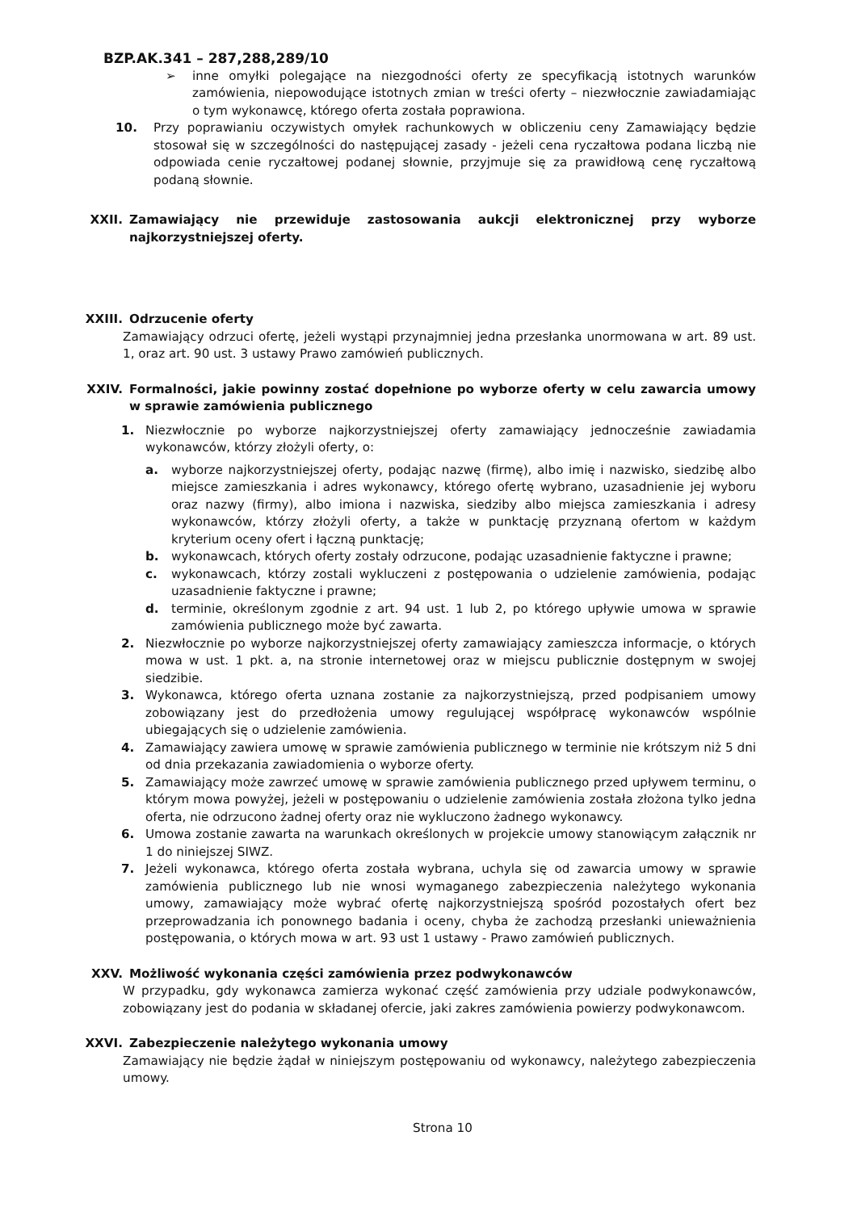BZP.AK.341 – 287,288,289/10
➢ inne omyłki polegające na niezgodności oferty ze specyfikacją istotnych warunków zamówienia, niepowodujące istotnych zmian w treści oferty – niezwłocznie zawiadamiając o tym wykonawcę, którego oferta została poprawiona.
10. Przy poprawianiu oczywistych omyłek rachunkowych w obliczeniu ceny Zamawiający będzie stosował się w szczególności do następującej zasady - jeżeli cena ryczałtowa podana liczbą nie odpowiada cenie ryczałtowej podanej słownie, przyjmuje się za prawidłową cenę ryczałtową podaną słownie.
XXII. Zamawiający nie przewiduje zastosowania aukcji elektronicznej przy wyborze najkorzystniejszej oferty.
XXIII. Odrzucenie oferty
Zamawiający odrzuci ofertę, jeżeli wystąpi przynajmniej jedna przesłanka unormowana w art. 89 ust. 1, oraz art. 90 ust. 3 ustawy Prawo zamówień publicznych.
XXIV. Formalności, jakie powinny zostać dopełnione po wyborze oferty w celu zawarcia umowy w sprawie zamówienia publicznego
1. Niezwłocznie po wyborze najkorzystniejszej oferty zamawiający jednocześnie zawiadamia wykonawców, którzy złożyli oferty, o:
a. wyborze najkorzystniejszej oferty, podając nazwę (firmę), albo imię i nazwisko, siedzibę albo miejsce zamieszkania i adres wykonawcy, którego ofertę wybrano, uzasadnienie jej wyboru oraz nazwy (firmy), albo imiona i nazwiska, siedziby albo miejsca zamieszkania i adresy wykonawców, którzy złożyli oferty, a także w punktację przyznaną ofertom w każdym kryterium oceny ofert i łączną punktację;
b. wykonawcach, których oferty zostały odrzucone, podając uzasadnienie faktyczne i prawne;
c. wykonawcach, którzy zostali wykluczeni z postępowania o udzielenie zamówienia, podając uzasadnienie faktyczne i prawne;
d. terminie, określonym zgodnie z art. 94 ust. 1 lub 2, po którego upływie umowa w sprawie zamówienia publicznego może być zawarta.
2. Niezwłocznie po wyborze najkorzystniejszej oferty zamawiający zamieszcza informacje, o których mowa w ust. 1 pkt. a, na stronie internetowej oraz w miejscu publicznie dostępnym w swojej siedzibie.
3. Wykonawca, którego oferta uznana zostanie za najkorzystniejszą, przed podpisaniem umowy zobowiązany jest do przedłożenia umowy regulującej współpracę wykonawców wspólnie ubiegających się o udzielenie zamówienia.
4. Zamawiający zawiera umowę w sprawie zamówienia publicznego w terminie nie krótszym niż 5 dni od dnia przekazania zawiadomienia o wyborze oferty.
5. Zamawiający może zawrzeć umowę w sprawie zamówienia publicznego przed upływem terminu, o którym mowa powyżej, jeżeli w postępowaniu o udzielenie zamówienia została złożona tylko jedna oferta, nie odrzucono żadnej oferty oraz nie wykluczono żadnego wykonawcy.
6. Umowa zostanie zawarta na warunkach określonych w projekcie umowy stanowiącym załącznik nr 1 do niniejszej SIWZ.
7. Jeżeli wykonawca, którego oferta została wybrana, uchyla się od zawarcia umowy w sprawie zamówienia publicznego lub nie wnosi wymaganego zabezpieczenia należytego wykonania umowy, zamawiający może wybrać ofertę najkorzystniejszą spośród pozostałych ofert bez przeprowadzania ich ponownego badania i oceny, chyba że zachodzą przesłanki unieważnienia postępowania, o których mowa w art. 93 ust 1 ustawy - Prawo zamówień publicznych.
XXV. Możliwość wykonania części zamówienia przez podwykonawców
W przypadku, gdy wykonawca zamierza wykonać część zamówienia przy udziale podwykonawców, zobowiązany jest do podania w składanej ofercie, jaki zakres zamówienia powierzy podwykonawcom.
XXVI. Zabezpieczenie należytego wykonania umowy
Zamawiający nie będzie żądał w niniejszym postępowaniu od wykonawcy, należytego zabezpieczenia umowy.
Strona 10